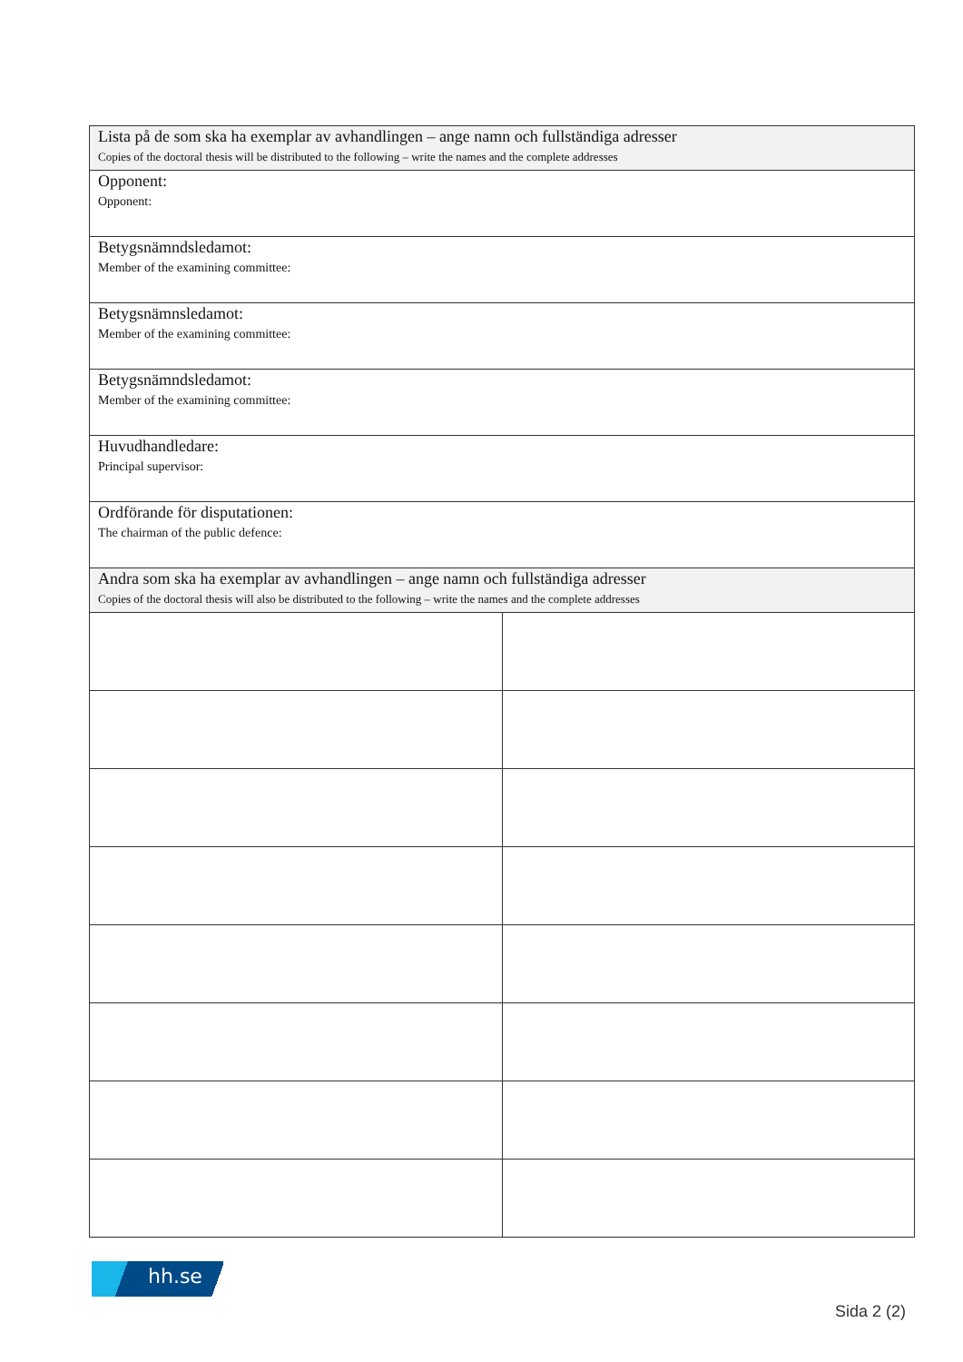| Lista på de som ska ha exemplar av avhandlingen – ange namn och fullständiga adresser Copies of the doctoral thesis will be distributed to the following – write the names and the complete addresses | |
| Opponent: Opponent: | |
| Betygsnämndsledamot: Member of the examining committee: | |
| Betygsnämnsledamot: Member of the examining committee: | |
| Betygsnämndsledamot: Member of the examining committee: | |
| Huvudhandledare: Principal supervisor: | |
| Ordförande för disputationen: The chairman of the public defence: | |
| Andra som ska ha exemplar av avhandlingen – ange namn och fullständiga adresser Copies of the doctoral thesis will also be distributed to the following – write the names and the complete addresses | |
hh.se
Sida 2 (2)